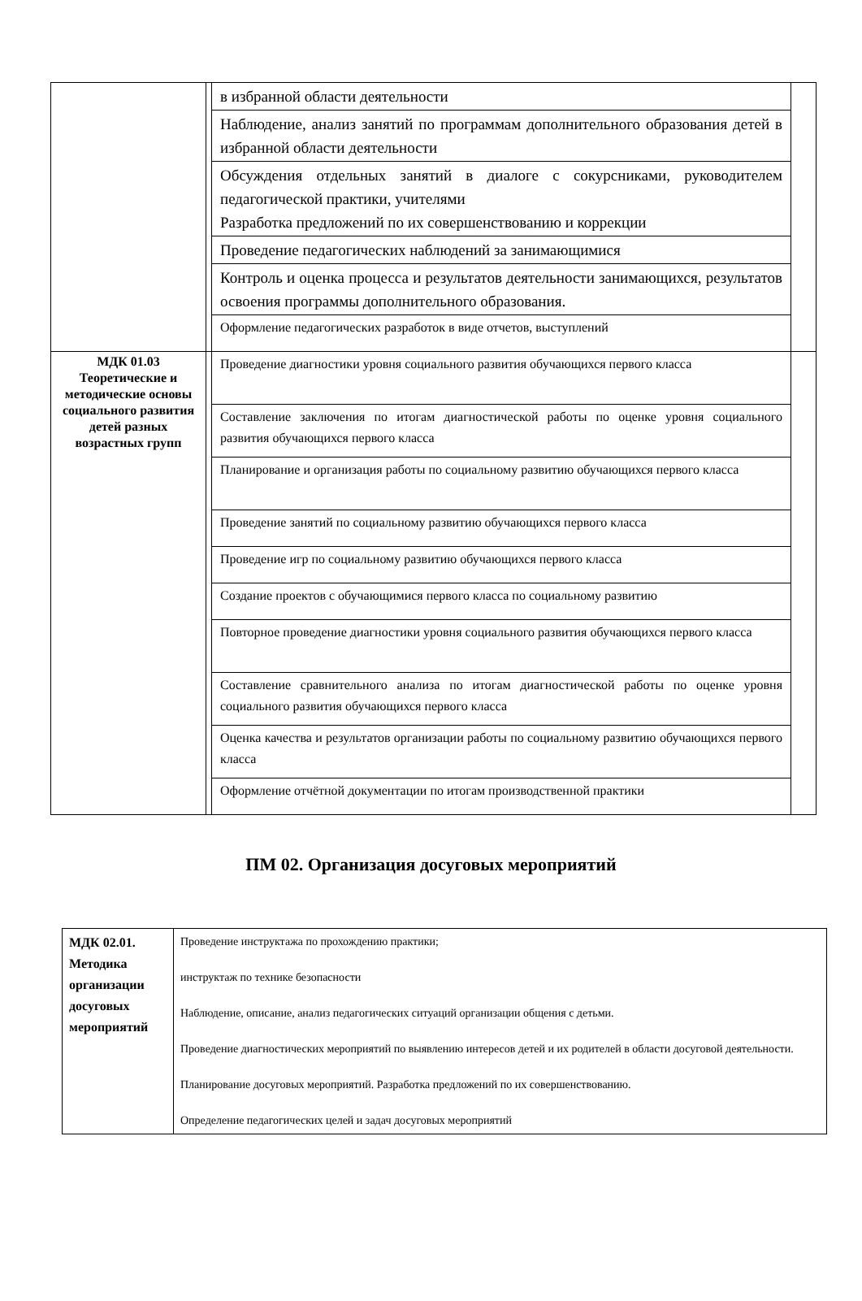| | | в избранной области деятельности | |
| | | Наблюдение, анализ занятий по программам дополнительного образования детей в избранной области деятельности | |
| | | Обсуждения отдельных занятий в диалоге с сокурсниками, руководителем педагогической практики, учителями Разработка предложений по их совершенствованию и коррекции | |
| | | Проведение педагогических наблюдений за занимающимися | |
| | | Контроль и оценка процесса и результатов деятельности занимающихся, результатов освоения программы дополнительного образования. | |
| | | Оформление педагогических разработок в виде отчетов, выступлений | |
| МДК 01.03 Теоретические и методические основы социального развития детей разных возрастных групп | | Проведение диагностики уровня социального развития обучающихся первого класса | |
| | | Составление заключения по итогам диагностической работы по оценке уровня социального развития обучающихся первого класса | |
| | | Планирование и организация работы по социальному развитию обучающихся первого класса | |
| | | Проведение занятий по социальному развитию обучающихся первого класса | |
| | | Проведение игр по социальному развитию обучающихся первого класса | |
| | | Создание проектов с обучающимися первого класса по социальному развитию | |
| | | Повторное проведение диагностики уровня социального развития обучающихся первого класса | |
| | | Составление сравнительного анализа по итогам диагностической работы по оценке уровня социального развития обучающихся первого класса | |
| | | Оценка качества и результатов организации работы по социальному развитию обучающихся первого класса | |
| | | Оформление отчётной документации по итогам производственной практики | |
ПМ 02. Организация досуговых мероприятий
| МДК 02.01. Методика организации досуговых мероприятий | Проведение инструктажа по прохождению практики; инструктаж по технике безопасности Наблюдение, описание, анализ педагогических ситуаций организации общения с детьми. Проведение диагностических мероприятий по выявлению интересов детей и их родителей в области досуговой деятельности. Планирование досуговых мероприятий. Разработка предложений по их совершенствованию. Определение педагогических целей и задач досуговых мероприятий |